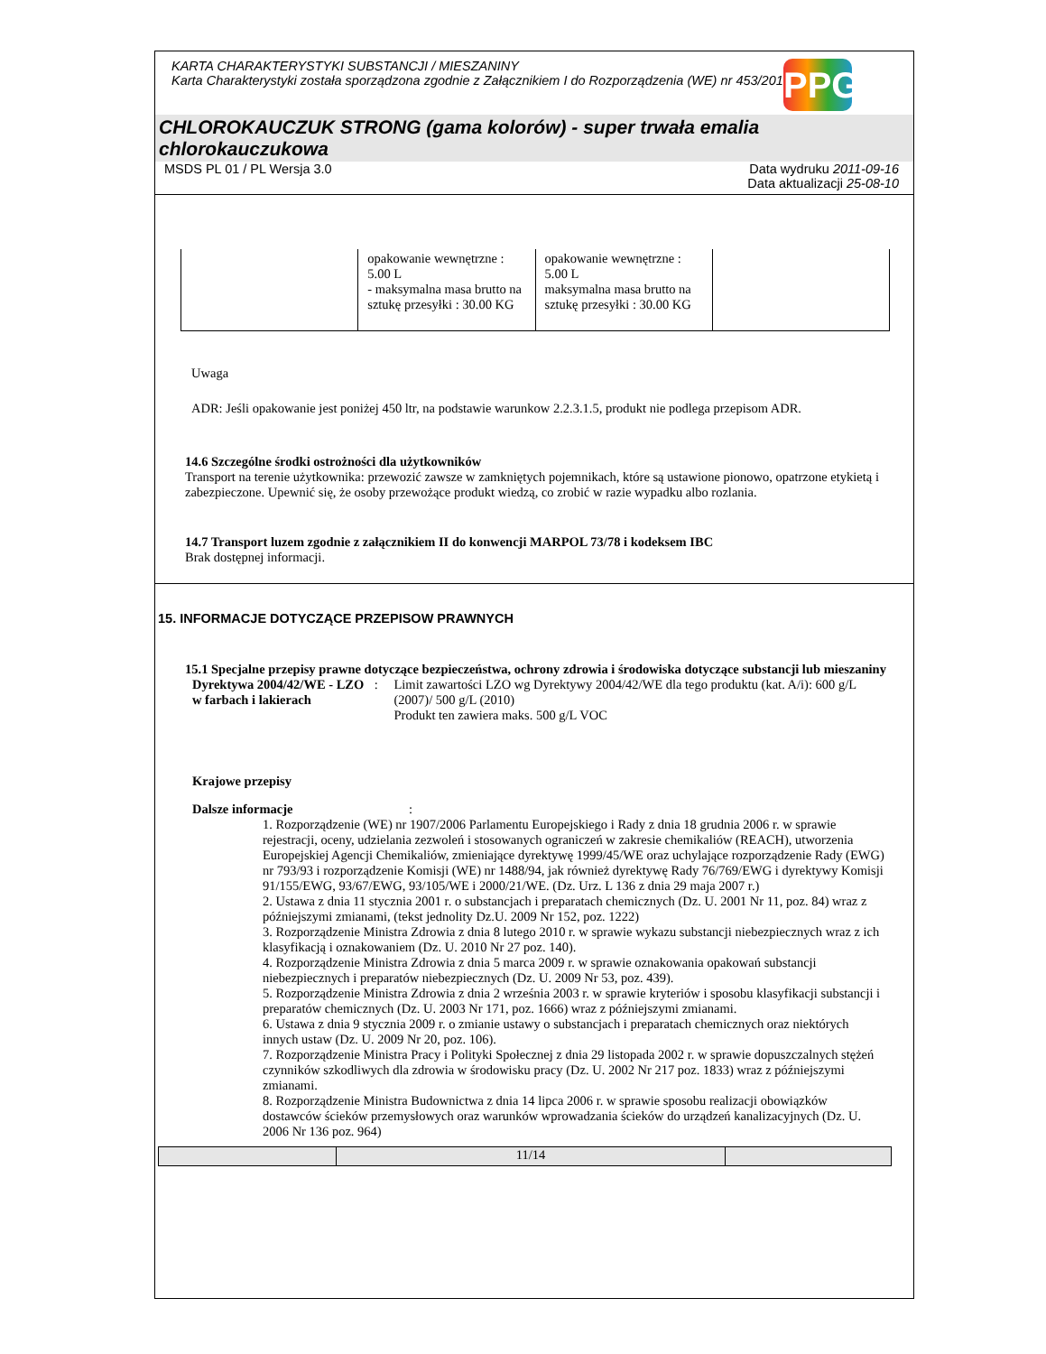KARTA CHARAKTERYSTYKI SUBSTANCJI / MIESZANINY
Karta Charakterystyki została sporządzona zgodnie z Załącznikiem I do Rozporządzenia (WE) nr 453/2010.
PPG
CHLOROKAUCZUK STRONG (gama kolorów) - super trwała emalia chlorokauczukowa
MSDS PL 01 / PL Wersja 3.0 Data wydruku 2011-09-16
Data aktualizacji 25-08-10
| | opakowanie wewnętrzne : 5.00 L - maksymalna masa brutto na sztukę przesyłki : 30.00 KG | opakowanie wewnętrzne : 5.00 L maksymalna masa brutto na sztukę przesyłki : 30.00 KG | |
Uwaga
ADR: Jeśli opakowanie jest poniżej 450 ltr, na podstawie warunkow 2.2.3.1.5, produkt nie podlega przepisom ADR.
14.6 Szczególne środki ostrożności dla użytkowników
Transport na terenie użytkownika: przewozić zawsze w zamkniętych pojemnikach, które są ustawione pionowo, opatrzone etykietą i zabezpieczone. Upewnić się, że osoby przewożące produkt wiedzą, co zrobić w razie wypadku albo rozlania.
14.7 Transport luzem zgodnie z załącznikiem II do konwencji MARPOL 73/78 i kodeksem IBC
Brak dostępnej informacji.
15. INFORMACJE DOTYCZĄCE PRZEPISOW PRAWNYCH
15.1 Specjalne przepisy prawne dotyczące bezpieczeństwa, ochrony zdrowia i środowiska dotyczące substancji lub mieszaniny
Dyrektywa 2004/42/WE - LZO w farbach i lakierach
: Limit zawartości LZO wg Dyrektywy 2004/42/WE dla tego produktu (kat. A/i): 600 g/L (2007)/ 500 g/L (2010)
Produkt ten zawiera maks. 500 g/L VOC
Krajowe przepisy
Dalsze informacje :
1. Rozporządzenie (WE) nr 1907/2006 Parlamentu Europejskiego i Rady z dnia 18 grudnia 2006 r. w sprawie rejestracji, oceny, udzielania zezwoleń i stosowanych ograniczeń w zakresie chemikaliów (REACH), utworzenia Europejskiej Agencji Chemikaliów, zmieniające dyrektywę 1999/45/WE oraz uchylające rozporządzenie Rady (EWG) nr 793/93 i rozporządzenie Komisji (WE) nr 1488/94, jak również dyrektywę Rady 76/769/EWG i dyrektywy Komisji 91/155/EWG, 93/67/EWG, 93/105/WE i 2000/21/WE. (Dz. Urz. L 136 z dnia 29 maja 2007 r.)
2. Ustawa z dnia 11 stycznia 2001 r. o substancjach i preparatach chemicznych (Dz. U. 2001 Nr 11, poz. 84) wraz z późniejszymi zmianami, (tekst jednolity Dz.U. 2009 Nr 152, poz. 1222)
3. Rozporządzenie Ministra Zdrowia z dnia 8 lutego 2010 r. w sprawie wykazu substancji niebezpiecznych wraz z ich klasyfikacją i oznakowaniem (Dz. U. 2010 Nr 27 poz. 140).
4. Rozporządzenie Ministra Zdrowia z dnia 5 marca 2009 r. w sprawie oznakowania opakowań substancji niebezpiecznych i preparatów niebezpiecznych (Dz. U. 2009 Nr 53, poz. 439).
5. Rozporządzenie Ministra Zdrowia z dnia 2 września 2003 r. w sprawie kryteriów i sposobu klasyfikacji substancji i preparatów chemicznych (Dz. U. 2003 Nr 171, poz. 1666) wraz z późniejszymi zmianami.
6. Ustawa z dnia 9 stycznia 2009 r. o zmianie ustawy o substancjach i preparatach chemicznych oraz niektórych innych ustaw (Dz. U. 2009 Nr 20, poz. 106).
7. Rozporządzenie Ministra Pracy i Polityki Społecznej z dnia 29 listopada 2002 r. w sprawie dopuszczalnych stężeń czynników szkodliwych dla zdrowia w środowisku pracy (Dz. U. 2002 Nr 217 poz. 1833) wraz z późniejszymi zmianami.
8. Rozporządzenie Ministra Budownictwa z dnia 14 lipca 2006 r. w sprawie sposobu realizacji obowiązków dostawców ścieków przemysłowych oraz warunków wprowadzania ścieków do urządzeń kanalizacyjnych (Dz. U. 2006 Nr 136 poz. 964)
11/14